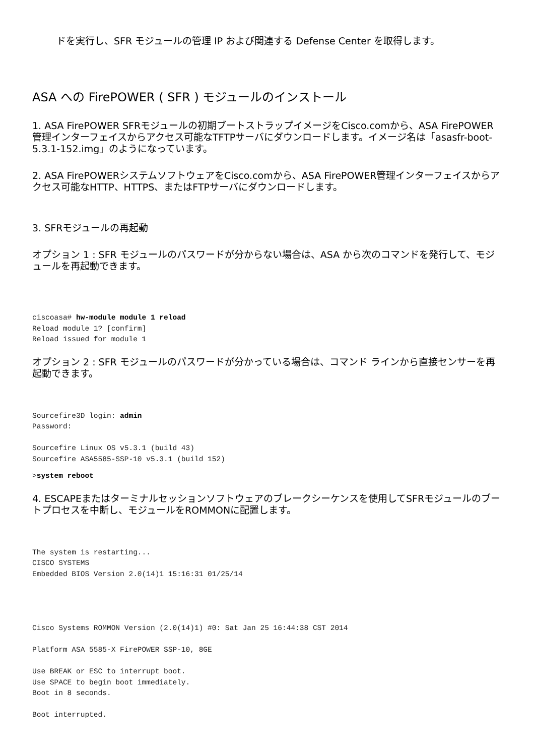ドを実行し、SFR モジュールの管理 IP および関連する Defense Center を取得します。
ASA への FirePOWER ( SFR ) モジュールのインストール
1. ASA FirePOWER SFRモジュールの初期ブートストラップイメージをCisco.comから、ASA FirePOWER管理インターフェイスからアクセス可能なTFTPサーバにダウンロードします。イメージ名は「asasfr-boot-5.3.1-152.img」のようになっています。
2. ASA FirePOWERシステムソフトウェアをCisco.comから、ASA FirePOWER管理インターフェイスからアクセス可能なHTTP、HTTPS、またはFTPサーバにダウンロードします。
3. SFRモジュールの再起動
オプション 1 : SFR モジュールのパスワードが分からない場合は、ASA から次のコマンドを発行して、モジュールを再起動できます。
ciscoasa# hw-module module 1 reload
Reload module 1? [confirm]
Reload issued for module 1
オプション 2 : SFR モジュールのパスワードが分かっている場合は、コマンド ラインから直接センサーを再起動できます。
Sourcefire3D login: admin
Password:

Sourcefire Linux OS v5.3.1 (build 43)
Sourcefire ASA5585-SSP-10 v5.3.1 (build 152)
>system reboot
4. ESCAPEまたはターミナルセッションソフトウェアのブレークシーケンスを使用してSFRモジュールのブートプロセスを中断し、モジュールをROMMONに配置します。
The system is restarting...
CISCO SYSTEMS
Embedded BIOS Version 2.0(14)1 15:16:31 01/25/14




Cisco Systems ROMMON Version (2.0(14)1) #0: Sat Jan 25 16:44:38 CST 2014

Platform ASA 5585-X FirePOWER SSP-10, 8GE

Use BREAK or ESC to interrupt boot.
Use SPACE to begin boot immediately.
Boot in 8 seconds.

Boot interrupted.